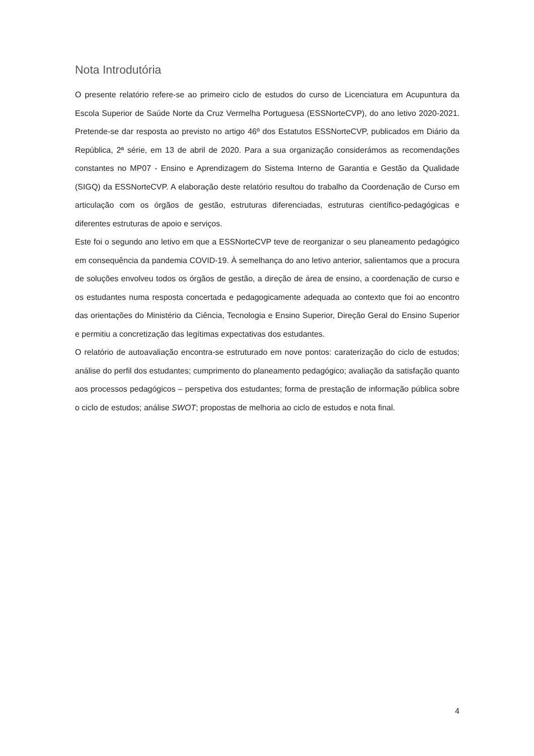Nota Introdutória
O presente relatório refere-se ao primeiro ciclo de estudos do curso de Licenciatura em Acupuntura da Escola Superior de Saúde Norte da Cruz Vermelha Portuguesa (ESSNorteCVP), do ano letivo 2020-2021. Pretende-se dar resposta ao previsto no artigo 46º dos Estatutos ESSNorteCVP, publicados em Diário da República, 2ª série, em 13 de abril de 2020. Para a sua organização considerámos as recomendações constantes no MP07 - Ensino e Aprendizagem do Sistema Interno de Garantia e Gestão da Qualidade (SIGQ) da ESSNorteCVP. A elaboração deste relatório resultou do trabalho da Coordenação de Curso em articulação com os órgãos de gestão, estruturas diferenciadas, estruturas científico-pedagógicas e diferentes estruturas de apoio e serviços.
Este foi o segundo ano letivo em que a ESSNorteCVP teve de reorganizar o seu planeamento pedagógico em consequência da pandemia COVID-19. À semelhança do ano letivo anterior, salientamos que a procura de soluções envolveu todos os órgãos de gestão, a direção de área de ensino, a coordenação de curso e os estudantes numa resposta concertada e pedagogicamente adequada ao contexto que foi ao encontro das orientações do Ministério da Ciência, Tecnologia e Ensino Superior, Direção Geral do Ensino Superior e permitiu a concretização das legítimas expectativas dos estudantes.
O relatório de autoavaliação encontra-se estruturado em nove pontos: caraterização do ciclo de estudos; análise do perfil dos estudantes; cumprimento do planeamento pedagógico; avaliação da satisfação quanto aos processos pedagógicos – perspetiva dos estudantes; forma de prestação de informação pública sobre o ciclo de estudos; análise SWOT; propostas de melhoria ao ciclo de estudos e nota final.
4